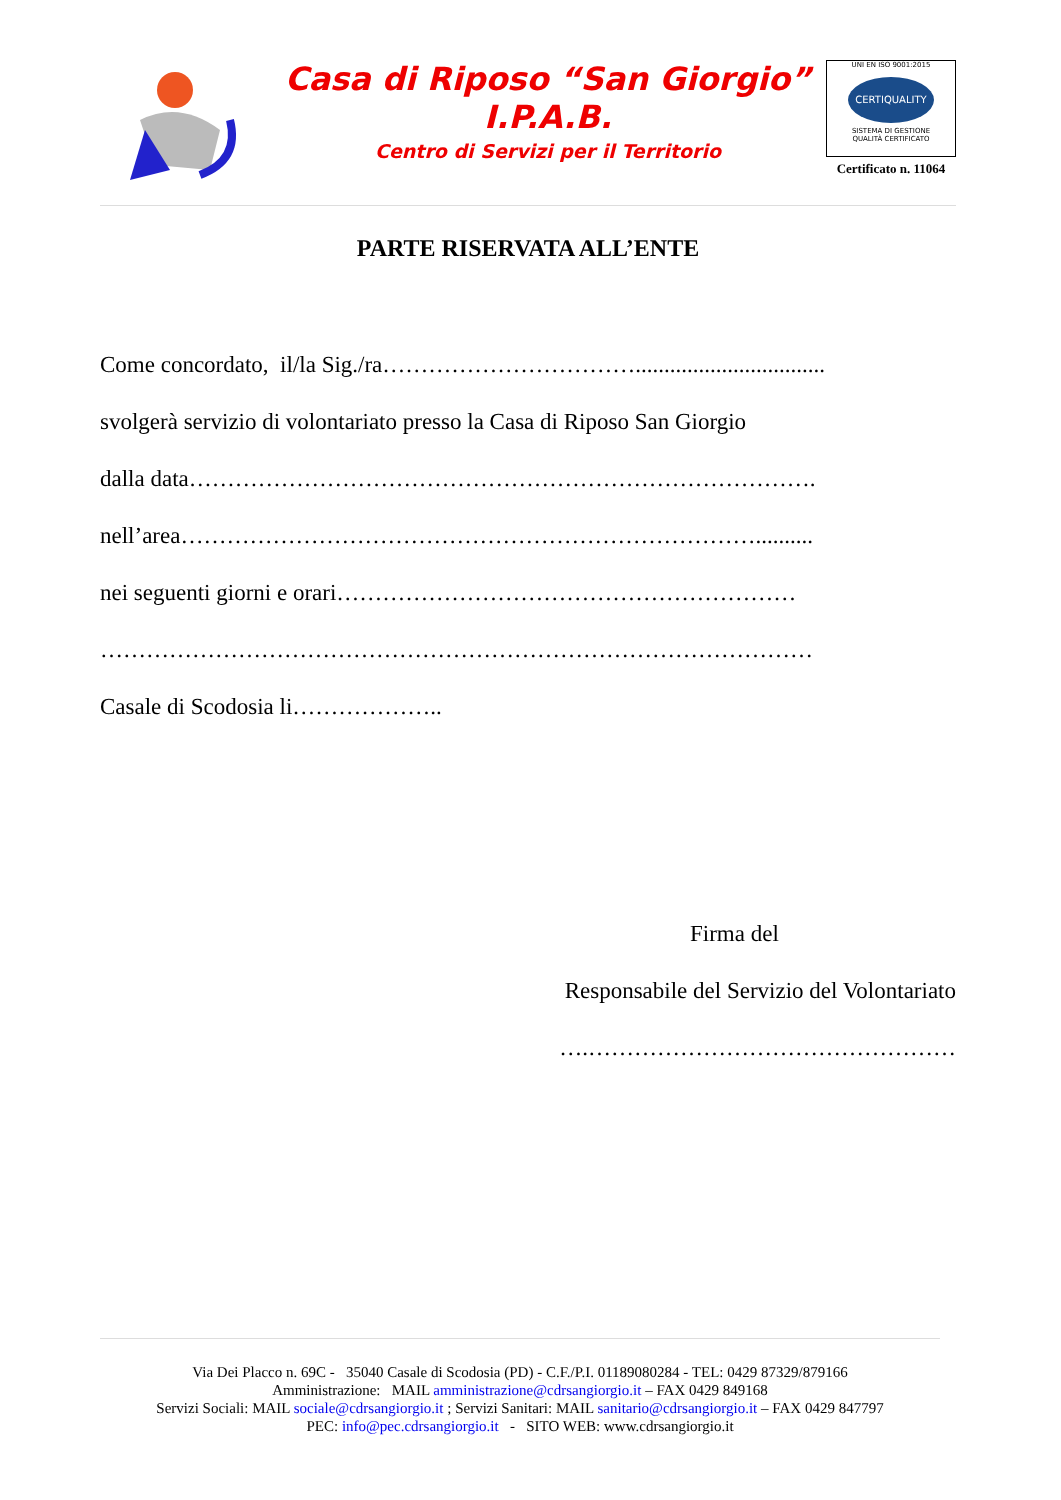Casa di Riposo “San Giorgio”
I.P.A.B.
Centro di Servizi per il Territorio
UNI EN ISO 9001:2015
CERTIQUALITY
SISTEMA DI GESTIONE
QUALITÀ CERTIFICATO
Certificato n. 11064
PARTE RISERVATA ALL’ENTE
Come concordato, il/la Sig./ra…………………………….................................
svolgerà servizio di volontariato presso la Casa di Riposo San Giorgio
dalla data……………………………………………………………………….
nell’area…………………………………………………………………..........
nei seguenti giorni e orari……………………………………………………
…………………………………………………………………………………
Casale di Scodosia li………………..
Firma del
Responsabile del Servizio del Volontariato
….…………………………………………
Via Dei Placco n. 69C - 35040 Casale di Scodosia (PD) - C.F./P.I. 01189080284 - TEL: 0429 87329/879166
Amministrazione: MAIL amministrazione@cdrsangiorgio.it – FAX 0429 849168
Servizi Sociali: MAIL sociale@cdrsangiorgio.it ; Servizi Sanitari: MAIL sanitario@cdrsangiorgio.it – FAX 0429 847797
PEC: info@pec.cdrsangiorgio.it - SITO WEB: www.cdrsangiorgio.it